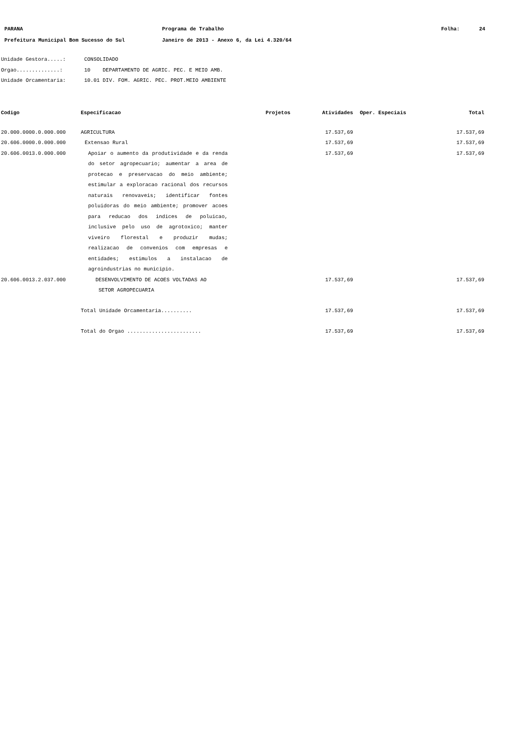PARANA Programa de Trabalho Folha: 24
Prefeitura Municipal Bom Sucesso do Sul Janeiro de 2013 - Anexo 6, da Lei 4.320/64
Unidade Gestora.....: CONSOLIDADO
Orgao..............: 10 DEPARTAMENTO DE AGRIC. PEC. E MEIO AMB.
Unidade Orcamentaria: 10.01 DIV. FOM. AGRIC. PEC. PROT.MEIO AMBIENTE
| Codigo | Especificacao | Projetos | Atividades | Oper. Especiais | Total |
| --- | --- | --- | --- | --- | --- |
| 20.000.0000.0.000.000 | AGRICULTURA | | 17.537,69 | | 17.537,69 |
| 20.606.0000.0.000.000 | Extensao Rural | | 17.537,69 | | 17.537,69 |
| 20.606.0013.0.000.000 | Apoiar o aumento da produtividade e da renda do setor agropecuario; aumentar a area de protecao e preservacao do meio ambiente; estimular a exploracao racional dos recursos naturais renovaveis; identificar fontes poluidoras do meio ambiente; promover acoes para reducao dos indices de poluicao, inclusive pelo uso de agrotoxico; manter viveiro florestal e produzir mudas; realizacao de convenios com empresas e entidades; estimulos a instalacao de agroindustrias no municipio. | | 17.537,69 | | 17.537,69 |
| 20.606.0013.2.037.000 | DESENVOLVIMENTO DE ACOES VOLTADAS AO SETOR AGROPECUARIA | | 17.537,69 | | 17.537,69 |
| | Total Unidade Orcamentaria.......... | | 17.537,69 | | 17.537,69 |
| | Total do Orgao ........................ | | 17.537,69 | | 17.537,69 |